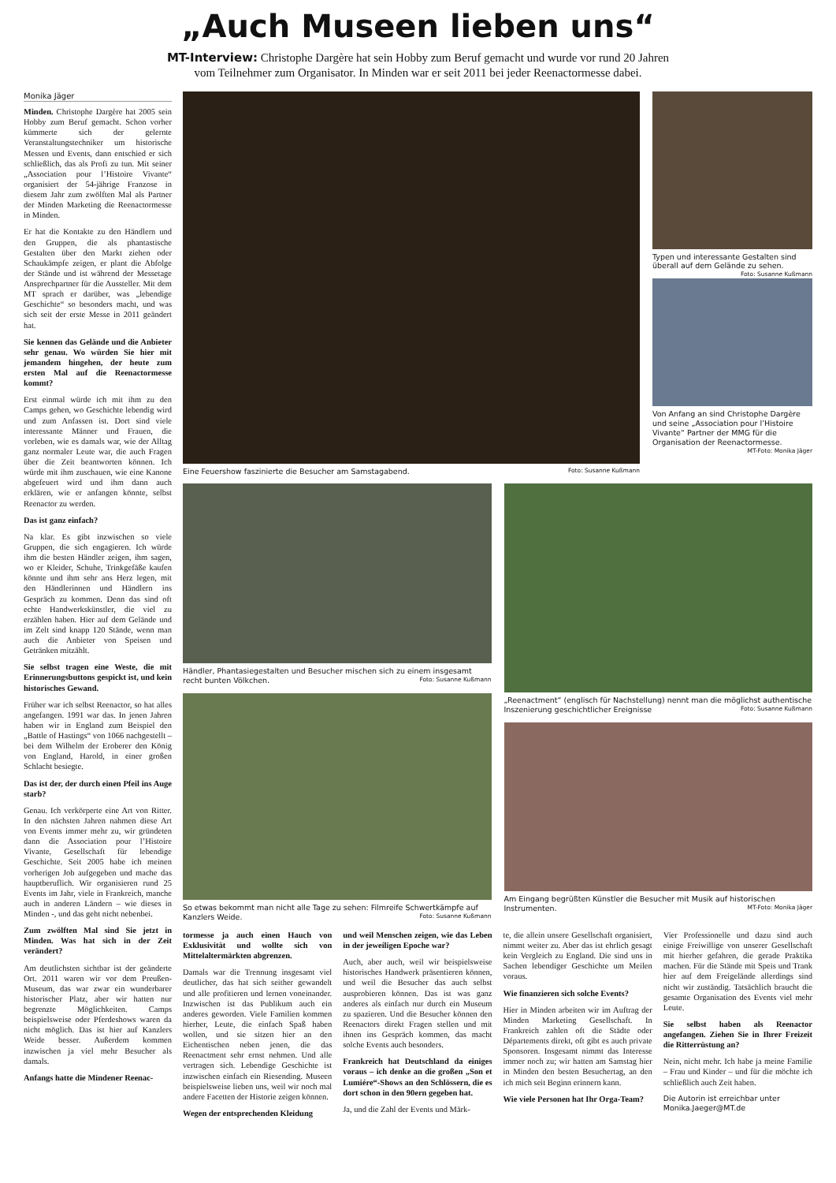„Auch Museen lieben uns“
MT-Interview: Christophe Dargère hat sein Hobby zum Beruf gemacht und wurde vor rund 20 Jahren
vom Teilnehmer zum Organisator. In Minden war er seit 2011 bei jeder Reenactormesse dabei.
Monika Jäger
Minden. Christophe Dargère hat 2005 sein Hobby zum Beruf gemacht. Schon vorher kümmerte sich der gelernte Veranstaltungstechniker um historische Messen und Events, dann entschied er sich schließlich, das als Profi zu tun. Mit seiner „Association pour l’Histoire Vivante“ organisiert der 54-jährige Franzose in diesem Jahr zum zwölften Mal als Partner der Minden Marketing die Reenactormesse in Minden.
Er hat die Kontakte zu den Händlern und den Gruppen, die als phantastische Gestalten über den Markt ziehen oder Schaukämpfe zeigen, er plant die Abfolge der Stände und ist während der Messetage Ansprechpartner für die Aussteller. Mit dem MT sprach er darüber, was „lebendige Geschichte“ so besonders macht, und was sich seit der erste Messe in 2011 geändert hat.
Sie kennen das Gelände und die Anbieter sehr genau. Wo würden Sie hier mit jemandem hingehen, der heute zum ersten Mal auf die Reenactormesse kommt?
Erst einmal würde ich mit ihm zu den Camps gehen, wo Geschichte lebendig wird und zum Anfassen ist. Dort sind viele interessante Männer und Frauen, die vorleben, wie es damals war, wie der Alltag ganz normaler Leute war, die auch Fragen über die Zeit beantworten können. Ich würde mit ihm zuschauen, wie eine Kanone abgefeuert wird und ihm dann auch erklären, wie er anfangen könnte, selbst Reenactor zu werden.
Das ist ganz einfach?
Na klar. Es gibt inzwischen so viele Gruppen, die sich engagieren. Ich würde ihm die besten Händler zeigen, ihm sagen, wo er Kleider, Schuhe, Trinkgefäße kaufen könnte und ihm sehr ans Herz legen, mit den Händlerinnen und Händlern ins Gespräch zu kommen. Denn das sind oft echte Handwerkskünstler, die viel zu erzählen haben. Hier auf dem Gelände und im Zelt sind knapp 120 Stände, wenn man auch die Anbieter von Speisen und Getränken mitzählt.
Sie selbst tragen eine Weste, die mit Erinnerungsbuttons gespickt ist, und kein historisches Gewand.
Früher war ich selbst Reenactor, so hat alles angefangen. 1991 war das. In jenen Jahren haben wir in England zum Beispiel den „Battle of Hastings“ von 1066 nachgestellt – bei dem Wilhelm der Eroberer den König von England, Harold, in einer großen Schlacht besiegte.
Das ist der, der durch einen Pfeil ins Auge starb?
Genau. Ich verkörperte eine Art von Ritter. In den nächsten Jahren nahmen diese Art von Events immer mehr zu, wir gründeten dann die Association pour l’Histoire Vivante, Gesellschaft für lebendige Geschichte. Seit 2005 habe ich meinen vorherigen Job aufgegeben und mache das hauptberuflich. Wir organisieren rund 25 Events im Jahr, viele in Frankreich, manche auch in anderen Ländern – wie dieses in Minden -, und das geht nicht nebenbei.
Zum zwölften Mal sind Sie jetzt in Minden. Was hat sich in der Zeit verändert?
Am deutlichsten sichtbar ist der geänderte Ort. 2011 waren wir vor dem Preußen-Museum, das war zwar ein wunderbarer historischer Platz, aber wir hatten nur begrenzte Möglichkeiten. Camps beispielsweise oder Pferdeshows waren da nicht möglich. Das ist hier auf Kanzlers Weide besser. Außerdem kommen inzwischen ja viel mehr Besucher als damals.
Anfangs hatte die Mindener Reenac-
Eine Feuershow faszinierte die Besucher am Samstagabend. Foto: Susanne Kußmann
Typen und interessante Gestalten sind überall auf dem Gelände zu sehen. Foto: Susanne Kußmann
Von Anfang an sind Christophe Dargère und seine „Association pour l’Histoire Vivante“ Partner der MMG für die Organisation der Reenactormesse. MT-Foto: Monika Jäger
Händler, Phantasiegestalten und Besucher mischen sich zu einem insgesamt recht bunten Völkchen. Foto: Susanne Kußmann
So etwas bekommt man nicht alle Tage zu sehen: Filmreife Schwertkämpfe auf Kanzlers Weide. Foto: Susanne Kußmann
„Reenactment“ (englisch für Nachstellung) nennt man die möglichst authentische Inszenierung geschichtlicher Ereignisse Foto: Susanne Kußmann
Am Eingang begrüßten Künstler die Besucher mit Musik auf historischen Instrumenten. MT-Foto: Monika Jäger
tormesse ja auch einen Hauch von Exklusivität und wollte sich von Mittelaltermärkten abgrenzen.
Damals war die Trennung insgesamt viel deutlicher, das hat sich seither gewandelt und alle profitieren und lernen voneinander. Inzwischen ist das Publikum auch ein anderes geworden. Viele Familien kommen hierher, Leute, die einfach Spaß haben wollen, und sie sitzen hier an den Eichentischen neben jenen, die das Reenactment sehr ernst nehmen. Und alle vertragen sich. Lebendige Geschichte ist inzwischen einfach ein Riesending. Museen beispielsweise lieben uns, weil wir noch mal andere Facetten der Historie zeigen können.
Wegen der entsprechenden Kleidung
und weil Menschen zeigen, wie das Leben in der jeweiligen Epoche war?
Auch, aber auch, weil wir beispielsweise historisches Handwerk präsentieren können, und weil die Besucher das auch selbst ausprobieren können. Das ist was ganz anderes als einfach nur durch ein Museum zu spazieren. Und die Besucher können den Reenactors direkt Fragen stellen und mit ihnen ins Gespräch kommen, das macht solche Events auch besonders.
Frankreich hat Deutschland da einiges voraus – ich denke an die großen „Son et Lumiére“-Shows an den Schlössern, die es dort schon in den 90ern gegeben hat.
Ja, und die Zahl der Events und Märk-
te, die allein unsere Gesellschaft organisiert, nimmt weiter zu. Aber das ist ehrlich gesagt kein Vergleich zu England. Die sind uns in Sachen lebendiger Geschichte um Meilen voraus.
Wie finanzieren sich solche Events?
Hier in Minden arbeiten wir im Auftrag der Minden Marketing Gesellschaft. In Frankreich zahlen oft die Städte oder Départements direkt, oft gibt es auch private Sponsoren. Insgesamt nimmt das Interesse immer noch zu; wir hatten am Samstag hier in Minden den besten Besuchertag, an den ich mich seit Beginn erinnern kann.
Wie viele Personen hat Ihr Orga-Team?
Vier Professionelle und dazu sind auch einige Freiwillige von unserer Gesellschaft mit hierher gefahren, die gerade Praktika machen. Für die Stände mit Speis und Trank hier auf dem Freigelände allerdings sind nicht wir zuständig. Tatsächlich braucht die gesamte Organisation des Events viel mehr Leute.
Sie selbst haben als Reenactor angefangen. Ziehen Sie in Ihrer Freizeit die Ritterrüstung an?
Nein, nicht mehr. Ich habe ja meine Familie – Frau und Kinder – und für die möchte ich schließlich auch Zeit haben.
Die Autorin ist erreichbar unter Monika.Jaeger@MT.de